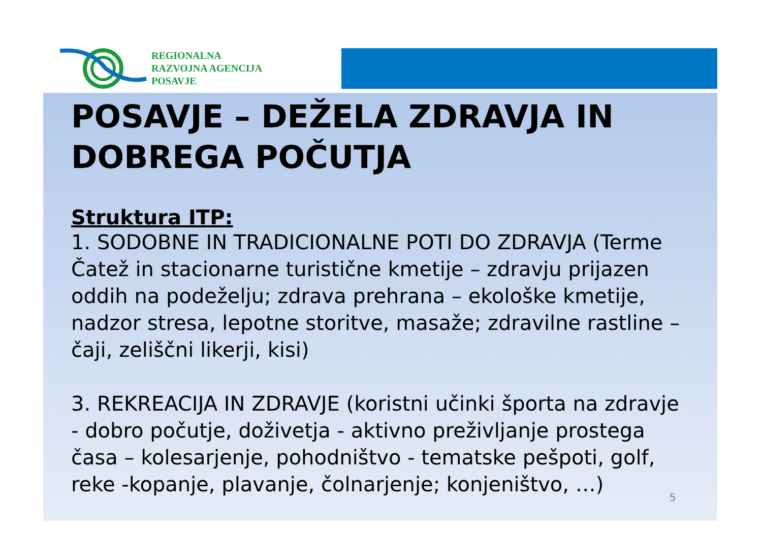REGIONALNA
RAZVOJNA AGENCIJA
POSAVJE
POSAVJE – DEŽELA ZDRAVJA IN DOBREGA POČUTJA
Struktura ITP:
1. SODOBNE IN TRADICIONALNE POTI DO ZDRAVJA (Terme Čatež in stacionarne turistične kmetije – zdravju prijazen oddih na podeželju; zdrava prehrana – ekološke kmetije, nadzor stresa, lepotne storitve, masaže; zdravilne rastline – čaji, zeliščni likerji, kisi)
3. REKREACIJA IN ZDRAVJE (koristni učinki športa na zdravje - dobro počutje, doživetja - aktivno preživljanje prostega časa – kolesarjenje, pohodništvo - tematske pešpoti, golf, reke -kopanje, plavanje, čolnarjenje; konjeništvo, …)
5